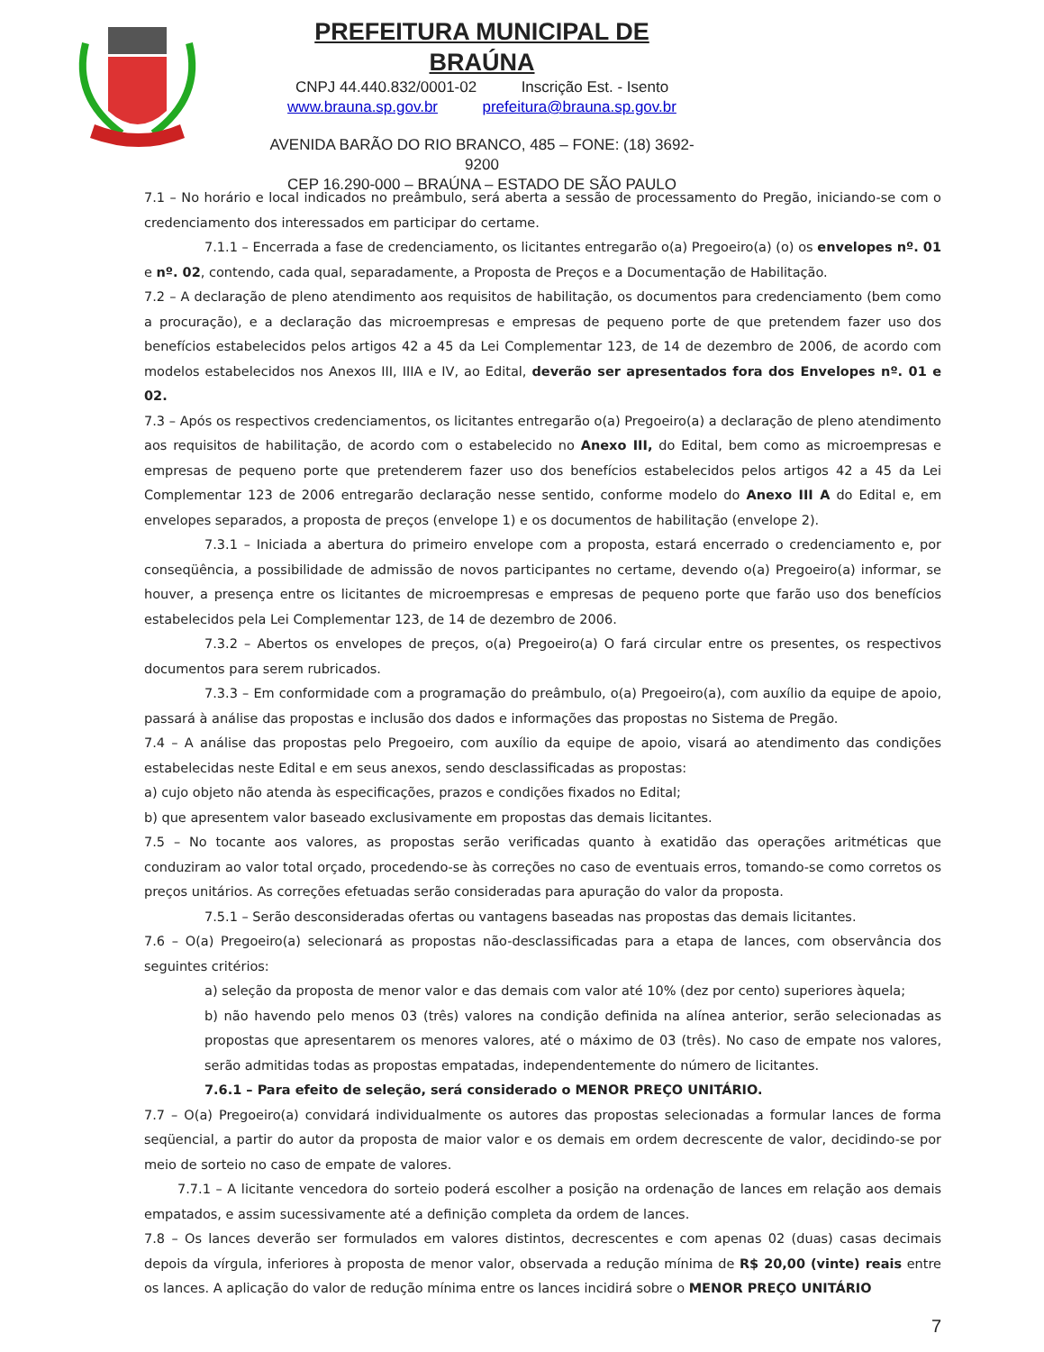PREFEITURA MUNICIPAL DE BRAÚNA
CNPJ 44.440.832/0001-02 Inscrição Est. - Isento
www.brauna.sp.gov.br prefeitura@brauna.sp.gov.br
AVENIDA BARÃO DO RIO BRANCO, 485 – FONE: (18) 3692-9200
CEP 16.290-000 – BRAÚNA – ESTADO DE SÃO PAULO
7.1 – No horário e local indicados no preâmbulo, será aberta a sessão de processamento do Pregão, iniciando-se com o credenciamento dos interessados em participar do certame.
7.1.1 – Encerrada a fase de credenciamento, os licitantes entregarão o(a) Pregoeiro(a) (o) os envelopes nº. 01 e nº. 02, contendo, cada qual, separadamente, a Proposta de Preços e a Documentação de Habilitação.
7.2 – A declaração de pleno atendimento aos requisitos de habilitação, os documentos para credenciamento (bem como a procuração), e a declaração das microempresas e empresas de pequeno porte de que pretendem fazer uso dos benefícios estabelecidos pelos artigos 42 a 45 da Lei Complementar 123, de 14 de dezembro de 2006, de acordo com modelos estabelecidos nos Anexos III, IIIA e IV, ao Edital, deverão ser apresentados fora dos Envelopes nº. 01 e 02.
7.3 – Após os respectivos credenciamentos, os licitantes entregarão o(a) Pregoeiro(a) a declaração de pleno atendimento aos requisitos de habilitação, de acordo com o estabelecido no Anexo III, do Edital, bem como as microempresas e empresas de pequeno porte que pretenderem fazer uso dos benefícios estabelecidos pelos artigos 42 a 45 da Lei Complementar 123 de 2006 entregarão declaração nesse sentido, conforme modelo do Anexo III A do Edital e, em envelopes separados, a proposta de preços (envelope 1) e os documentos de habilitação (envelope 2).
7.3.1 – Iniciada a abertura do primeiro envelope com a proposta, estará encerrado o credenciamento e, por conseqüência, a possibilidade de admissão de novos participantes no certame, devendo o(a) Pregoeiro(a) informar, se houver, a presença entre os licitantes de microempresas e empresas de pequeno porte que farão uso dos benefícios estabelecidos pela Lei Complementar 123, de 14 de dezembro de 2006.
7.3.2 – Abertos os envelopes de preços, o(a) Pregoeiro(a) O fará circular entre os presentes, os respectivos documentos para serem rubricados.
7.3.3 – Em conformidade com a programação do preâmbulo, o(a) Pregoeiro(a), com auxílio da equipe de apoio, passará à análise das propostas e inclusão dos dados e informações das propostas no Sistema de Pregão.
7.4 – A análise das propostas pelo Pregoeiro, com auxílio da equipe de apoio, visará ao atendimento das condições estabelecidas neste Edital e em seus anexos, sendo desclassificadas as propostas:
a) cujo objeto não atenda às especificações, prazos e condições fixados no Edital;
b) que apresentem valor baseado exclusivamente em propostas das demais licitantes.
7.5 – No tocante aos valores, as propostas serão verificadas quanto à exatidão das operações aritméticas que conduziram ao valor total orçado, procedendo-se às correções no caso de eventuais erros, tomando-se como corretos os preços unitários. As correções efetuadas serão consideradas para apuração do valor da proposta.
7.5.1 – Serão desconsideradas ofertas ou vantagens baseadas nas propostas das demais licitantes.
7.6 – O(a) Pregoeiro(a) selecionará as propostas não-desclassificadas para a etapa de lances, com observância dos seguintes critérios:
a) seleção da proposta de menor valor e das demais com valor até 10% (dez por cento) superiores àquela;
b) não havendo pelo menos 03 (três) valores na condição definida na alínea anterior, serão selecionadas as propostas que apresentarem os menores valores, até o máximo de 03 (três). No caso de empate nos valores, serão admitidas todas as propostas empatadas, independentemente do número de licitantes.
7.6.1 – Para efeito de seleção, será considerado o MENOR PREÇO UNITÁRIO.
7.7 – O(a) Pregoeiro(a) convidará individualmente os autores das propostas selecionadas a formular lances de forma seqüencial, a partir do autor da proposta de maior valor e os demais em ordem decrescente de valor, decidindo-se por meio de sorteio no caso de empate de valores.
7.7.1 – A licitante vencedora do sorteio poderá escolher a posição na ordenação de lances em relação aos demais empatados, e assim sucessivamente até a definição completa da ordem de lances.
7.8 – Os lances deverão ser formulados em valores distintos, decrescentes e com apenas 02 (duas) casas decimais depois da vírgula, inferiores à proposta de menor valor, observada a redução mínima de R$ 20,00 (vinte) reais entre os lances. A aplicação do valor de redução mínima entre os lances incidirá sobre o MENOR PREÇO UNITÁRIO
7